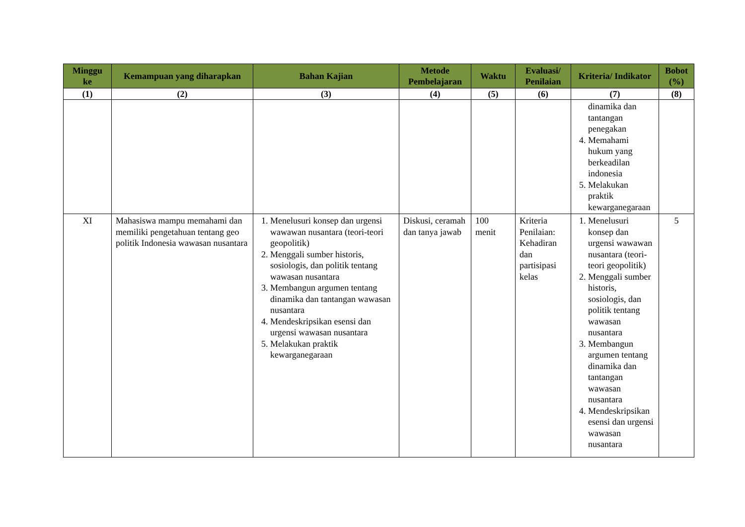| Minggu ke | Kemampuan yang diharapkan | Bahan Kajian | Metode Pembelajaran | Waktu | Evaluasi/ Penilaian | Kriteria/ Indikator | Bobot (%) |
| --- | --- | --- | --- | --- | --- | --- | --- |
| (1) | (2) | (3) | (4) | (5) | (6) | (7) | (8) |
| | | | | | | dinamika dan tantangan penegakan 4. Memahami hukum yang berkeadilan indonesia 5. Melakukan praktik kewarganegaraan | |
| XI | Mahasiswa mampu memahami dan memiliki pengetahuan tentang geo politik Indonesia wawasan nusantara | 1. Menelusuri konsep dan urgensi wawawan nusantara (teori-teori geopolitik) 2. Menggali sumber historis, sosiologis, dan politik tentang wawasan nusantara 3. Membangun argumen tentang dinamika dan tantangan wawasan nusantara 4. Mendeskripsikan esensi dan urgensi wawasan nusantara 5. Melakukan praktik kewarganegaraan | Diskusi, ceramah dan tanya jawab | 100 menit | Kriteria Penilaian: Kehadiran dan partisipasi kelas | 1. Menelusuri konsep dan urgensi wawawan nusantara (teori-teori geopolitik) 2. Menggali sumber historis, sosiologis, dan politik tentang wawasan nusantara 3. Membangun argumen tentang dinamika dan tantangan wawasan nusantara 4. Mendeskripsikan esensi dan urgensi wawasan nusantara | 5 |